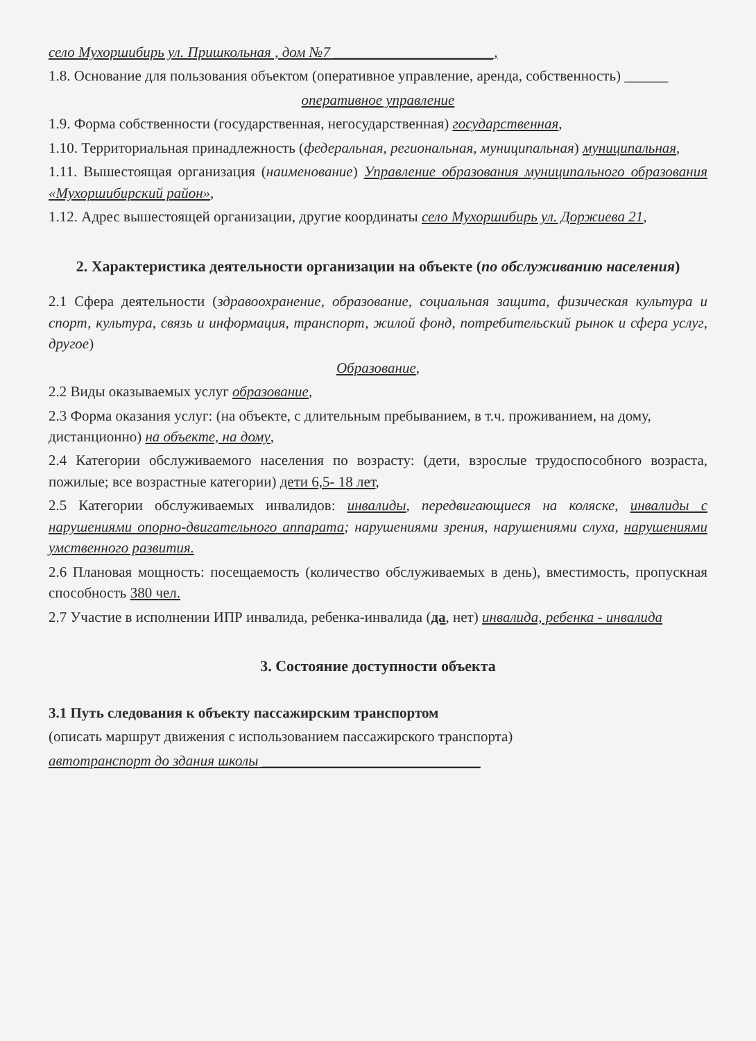село Мухоршибирь ул. Пришкольная , дом №7 ______________________,
1.8. Основание для пользования объектом (оперативное управление, аренда, собственность) ______
оперативное управление
1.9. Форма собственности (государственная, негосударственная) государственная,
1.10. Территориальная принадлежность (федеральная, региональная, муниципальная) муниципальная,
1.11. Вышестоящая организация (наименование) Управление образования муниципального образования «Мухоршибирский район»,
1.12. Адрес вышестоящей организации, другие координаты село Мухоршибирь ул. Доржиева 21,
2. Характеристика деятельности организации на объекте (по обслуживанию населения)
2.1 Сфера деятельности (здравоохранение, образование, социальная защита, физическая культура и спорт, культура, связь и информация, транспорт, жилой фонд, потребительский рынок и сфера услуг, другое)
Образование,
2.2 Виды оказываемых услуг образование,
2.3 Форма оказания услуг: (на объекте, с длительным пребыванием, в т.ч. проживанием, на дому, дистанционно) на объекте, на дому,
2.4 Категории обслуживаемого населения по возрасту: (дети, взрослые трудоспособного возраста, пожилые; все возрастные категории) дети 6,5- 18 лет,
2.5 Категории обслуживаемых инвалидов: инвалиды, передвигающиеся на коляске, инвалиды с нарушениями опорно-двигательного аппарата; нарушениями зрения, нарушениями слуха, нарушениями умственного развития.
2.6 Плановая мощность: посещаемость (количество обслуживаемых в день), вместимость, пропускная способность 380 чел.
2.7 Участие в исполнении ИПР инвалида, ребенка-инвалида (да, нет) инвалида, ребенка - инвалида
3. Состояние доступности объекта
3.1 Путь следования к объекту пассажирским транспортом
(описать маршрут движения с использованием пассажирского транспорта)
автотранспорт до здания школы ______________________________